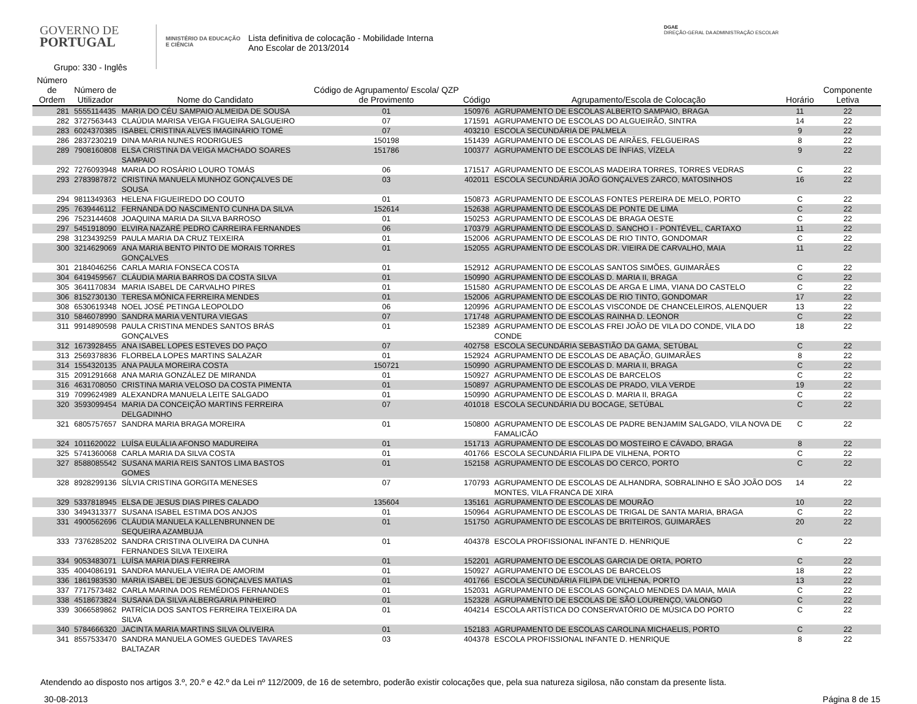GOVERNO DE
PORTUGAL
MINISTÉRIO DA EDUCAÇÃO
E CIÊNCIA
Lista definitiva de colocação - Mobilidade Interna
Ano Escolar de 2013/2014
DGAE
DIREÇÃO-GERAL DA ADMINISTRAÇÃO ESCOLAR
Grupo: 330 - Inglês
| Número de Ordem | Número de Utilizador | Nome do Candidato | Código de Agrupamento/ Escola/ QZP de Provimento | Código | Agrupamento/Escola de Colocação | Horário | Componente Letiva |
| --- | --- | --- | --- | --- | --- | --- | --- |
| 281 | 5555114435 | MARIA DO CÉU SAMPAIO ALMEIDA DE SOUSA | 01 | 150976 | AGRUPAMENTO DE ESCOLAS ALBERTO SAMPAIO, BRAGA | 11 | 22 |
| 282 | 3727563443 | CLAÚDIA MARISA VEIGA FIGUEIRA SALGUEIRO | 07 | 171591 | AGRUPAMENTO DE ESCOLAS DO ALGUEIRÃO, SINTRA | 14 | 22 |
| 283 | 6024370385 | ISABEL CRISTINA ALVES IMAGINÁRIO TOMÉ | 07 | 403210 | ESCOLA SECUNDÁRIA DE PALMELA | 9 | 22 |
| 286 | 2837230219 | DINA MARIA NUNES RODRIGUES | 150198 | 151439 | AGRUPAMENTO DE ESCOLAS DE AIRÃES, FELGUEIRAS | 8 | 22 |
| 289 | 7908160808 | ELSA CRISTINA DA VEIGA MACHADO SOARES SAMPAIO | 151786 | 100377 | AGRUPAMENTO DE ESCOLAS DE ÍNFIAS, VÍZELA | 9 | 22 |
| 292 | 7276093948 | MARIA DO ROSÁRIO LOURO TOMÁS | 06 | 171517 | AGRUPAMENTO DE ESCOLAS MADEIRA TORRES, TORRES VEDRAS | C | 22 |
| 293 | 2783987872 | CRISTINA MANUELA MUNHOZ GONÇALVES DE SOUSA | 03 | 402011 | ESCOLA SECUNDÁRIA JOÃO GONÇALVES ZARCO, MATOSINHOS | 16 | 22 |
| 294 | 9811349363 | HELENA FIGUEIREDO DO COUTO | 01 | 150873 | AGRUPAMENTO DE ESCOLAS FONTES PEREIRA DE MELO, PORTO | C | 22 |
| 295 | 7639446112 | FERNANDA DO NASCIMENTO CUNHA DA SILVA | 152614 | 152638 | AGRUPAMENTO DE ESCOLAS DE PONTE DE LIMA | C | 22 |
| 296 | 7523144608 | JOAQUINA MARIA DA SILVA BARROSO | 01 | 150253 | AGRUPAMENTO DE ESCOLAS DE BRAGA OESTE | C | 22 |
| 297 | 5451918090 | ELVIRA NAZARÉ PEDRO CARREIRA FERNANDES | 06 | 170379 | AGRUPAMENTO DE ESCOLAS D. SANCHO I - PONTÉVEL, CARTAXO | 11 | 22 |
| 298 | 3123439259 | PAULA MARIA DA CRUZ TEIXEIRA | 01 | 152006 | AGRUPAMENTO DE ESCOLAS DE RIO TINTO, GONDOMAR | C | 22 |
| 300 | 3214629069 | ANA MARIA BENTO PINTO DE MORAIS TORRES GONÇALVES | 01 | 152055 | AGRUPAMENTO DE ESCOLAS DR. VIEIRA DE CARVALHO, MAIA | 11 | 22 |
| 301 | 2184046256 | CARLA MARIA FONSECA COSTA | 01 | 152912 | AGRUPAMENTO DE ESCOLAS SANTOS SIMÕES, GUIMARÃES | C | 22 |
| 304 | 6419459567 | CLÁUDIA MARIA BARROS DA COSTA SILVA | 01 | 150990 | AGRUPAMENTO DE ESCOLAS D. MARIA II, BRAGA | C | 22 |
| 305 | 3641170834 | MARIA ISABEL DE CARVALHO PIRES | 01 | 151580 | AGRUPAMENTO DE ESCOLAS DE ARGA E LIMA, VIANA DO CASTELO | C | 22 |
| 306 | 8152730130 | TERESA MÓNICA FERREIRA MENDES | 01 | 152006 | AGRUPAMENTO DE ESCOLAS DE RIO TINTO, GONDOMAR | 17 | 22 |
| 308 | 6530619348 | NOEL JOSÉ PETINGA LEOPOLDO | 06 | 120996 | AGRUPAMENTO DE ESCOLAS VISCONDE DE CHANCELEIROS, ALENQUER | 13 | 22 |
| 310 | 5846078990 | SANDRA MARIA VENTURA VIEGAS | 07 | 171748 | AGRUPAMENTO DE ESCOLAS RAINHA D. LEONOR | C | 22 |
| 311 | 9914890598 | PAULA CRISTINA MENDES SANTOS BRÁS GONÇALVES | 01 | 152389 | AGRUPAMENTO DE ESCOLAS FREI JOÃO DE VILA DO CONDE, VILA DO CONDE | 18 | 22 |
| 312 | 1673928455 | ANA ISABEL LOPES ESTEVES DO PAÇO | 07 | 402758 | ESCOLA SECUNDÁRIA SEBASTIÃO DA GAMA, SETÚBAL | C | 22 |
| 313 | 2569378836 | FLORBELA LOPES MARTINS SALAZAR | 01 | 152924 | AGRUPAMENTO DE ESCOLAS DE ABAÇÃO, GUIMARÃES | 8 | 22 |
| 314 | 1554320135 | ANA PAULA MOREIRA COSTA | 150721 | 150990 | AGRUPAMENTO DE ESCOLAS D. MARIA II, BRAGA | C | 22 |
| 315 | 2091291668 | ANA MARIA GONZÁLEZ DE MIRANDA | 01 | 150927 | AGRUPAMENTO DE ESCOLAS DE BARCELOS | C | 22 |
| 316 | 4631708050 | CRISTINA MARIA VELOSO DA COSTA PIMENTA | 01 | 150897 | AGRUPAMENTO DE ESCOLAS DE PRADO, VILA VERDE | 19 | 22 |
| 319 | 7099624989 | ALEXANDRA MANUELA LEITE SALGADO | 01 | 150990 | AGRUPAMENTO DE ESCOLAS D. MARIA II, BRAGA | C | 22 |
| 320 | 3593099454 | MARIA DA CONCEIÇÃO MARTINS FERREIRA DELGADINHO | 07 | 401018 | ESCOLA SECUNDÁRIA DU BOCAGE, SETÚBAL | C | 22 |
| 321 | 6805757657 | SANDRA MARIA BRAGA MOREIRA | 01 | 150800 | AGRUPAMENTO DE ESCOLAS DE PADRE BENJAMIM SALGADO, VILA NOVA DE FAMALICÃO | C | 22 |
| 324 | 1011620022 | LUÍSA EULÁLIA AFONSO MADUREIRA | 01 | 151713 | AGRUPAMENTO DE ESCOLAS DO MOSTEIRO E CÁVADO, BRAGA | 8 | 22 |
| 325 | 5741360068 | CARLA MARIA DA SILVA COSTA | 01 | 401766 | ESCOLA SECUNDÁRIA FILIPA DE VILHENA, PORTO | C | 22 |
| 327 | 8588085542 | SUSANA MARIA REIS SANTOS LIMA BASTOS GOMES | 01 | 152158 | AGRUPAMENTO DE ESCOLAS DO CERCO, PORTO | C | 22 |
| 328 | 8928299136 | SÍLVIA CRISTINA GORGITA MENESES | 07 | 170793 | AGRUPAMENTO DE ESCOLAS DE ALHANDRA, SOBRALINHO E SÃO JOÃO DOS MONTES, VILA FRANCA DE XIRA | 14 | 22 |
| 329 | 5337818945 | ELSA DE JESUS DIAS PIRES CALADO | 135604 | 135161 | AGRUPAMENTO DE ESCOLAS DE MOURÃO | 10 | 22 |
| 330 | 3494313377 | SUSANA ISABEL ESTIMA DOS ANJOS | 01 | 150964 | AGRUPAMENTO DE ESCOLAS DE TRIGAL DE SANTA MARIA, BRAGA | C | 22 |
| 331 | 4900562696 | CLÁUDIA MANUELA KALLENBRUNNEN DE SEQUEIRA AZAMBUJA | 01 | 151750 | AGRUPAMENTO DE ESCOLAS DE BRITEIROS, GUIMARÃES | 20 | 22 |
| 333 | 7376285202 | SANDRA CRISTINA OLIVEIRA DA CUNHA FERNANDES SILVA TEIXEIRA | 01 | 404378 | ESCOLA PROFISSIONAL INFANTE D. HENRIQUE | C | 22 |
| 334 | 9053483071 | LUÍSA MARIA DIAS FERREIRA | 01 | 152201 | AGRUPAMENTO DE ESCOLAS GARCIA DE ORTA, PORTO | C | 22 |
| 335 | 4004086191 | SANDRA MANUELA VIEIRA DE AMORIM | 01 | 150927 | AGRUPAMENTO DE ESCOLAS DE BARCELOS | 18 | 22 |
| 336 | 1861983530 | MARIA ISABEL DE JESUS GONÇALVES MATIAS | 01 | 401766 | ESCOLA SECUNDÁRIA FILIPA DE VILHENA, PORTO | 13 | 22 |
| 337 | 7717573482 | CARLA MARINA DOS REMÉDIOS FERNANDES | 01 | 152031 | AGRUPAMENTO DE ESCOLAS GONÇALO MENDES DA MAIA, MAIA | C | 22 |
| 338 | 4518673824 | SUSANA DA SILVA ALBERGARIA PINHEIRO | 01 | 152328 | AGRUPAMENTO DE ESCOLAS DE SÃO LOURENÇO, VALONGO | C | 22 |
| 339 | 3066589862 | PATRÍCIA DOS SANTOS FERREIRA TEIXEIRA DA SILVA | 01 | 404214 | ESCOLA ARTÍSTICA DO CONSERVATÓRIO DE MÚSICA DO PORTO | C | 22 |
| 340 | 5784666320 | JACINTA MARIA MARTINS SILVA OLIVEIRA | 01 | 152183 | AGRUPAMENTO DE ESCOLAS CAROLINA MICHAELIS, PORTO | C | 22 |
| 341 | 8557533470 | SANDRA MANUELA GOMES GUEDES TAVARES BALTAZAR | 03 | 404378 | ESCOLA PROFISSIONAL INFANTE D. HENRIQUE | 8 | 22 |
Atendendo ao disposto nos artigos 3.º, 20.º e 42.º da Lei nº 112/2009, de 16 de setembro, poderão existir colocações que, pela sua natureza sigilosa, não constam da presente lista.
30-08-2013 Página 8 de 15